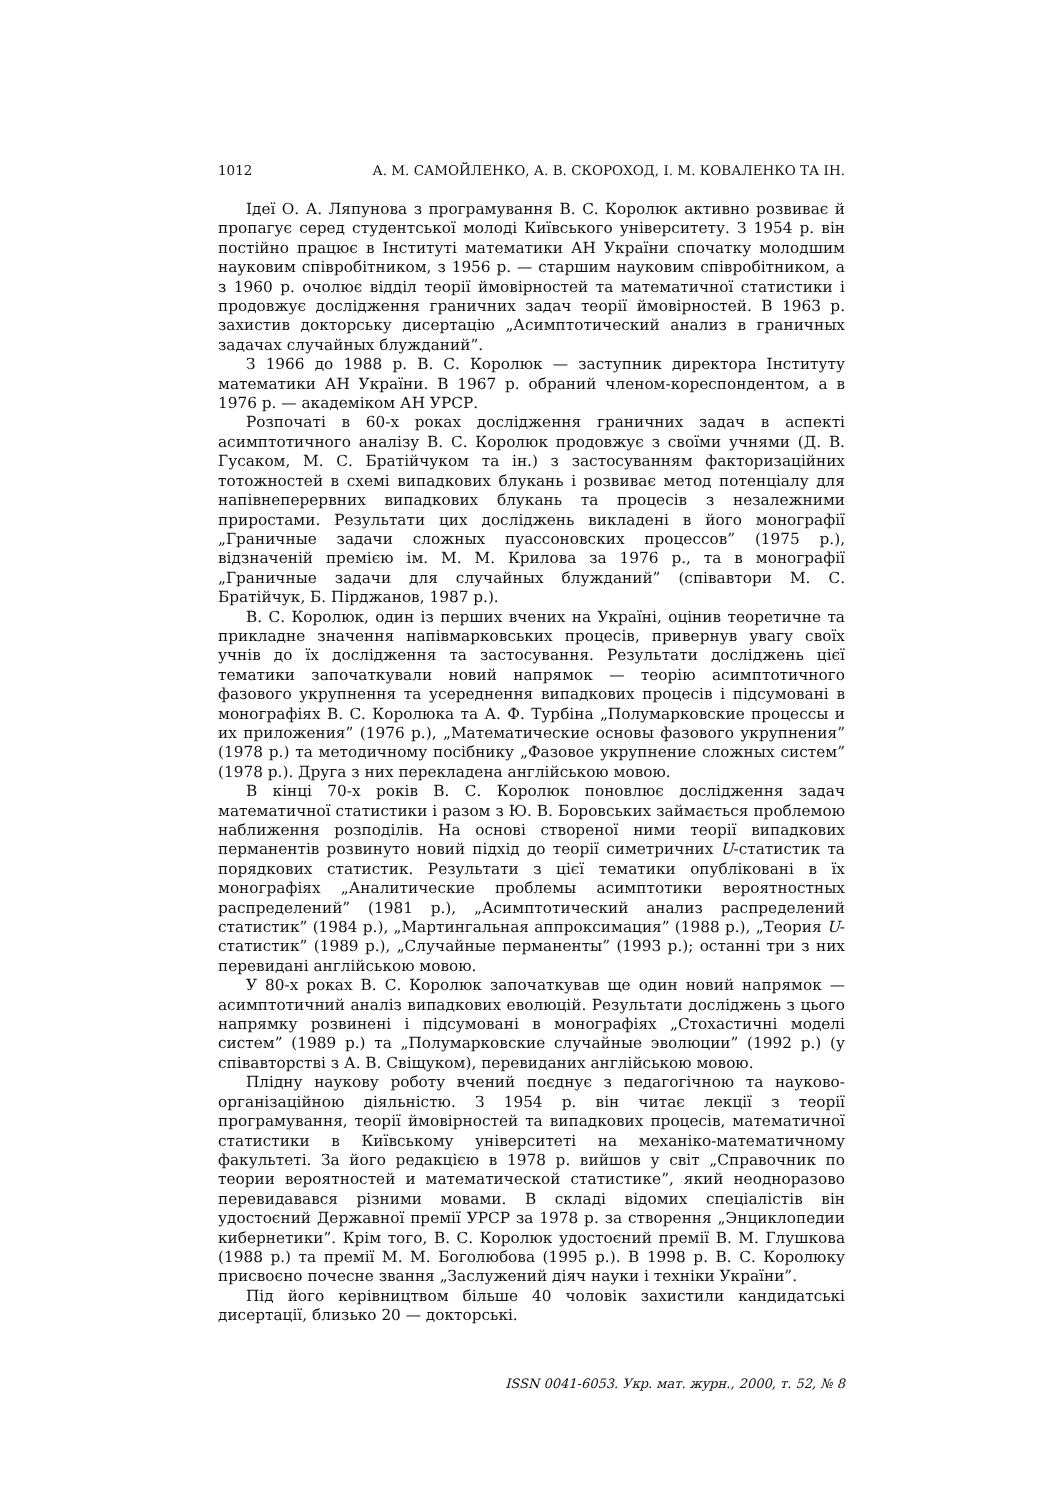1012 А. М. САМОЙЛЕНКО, А. В. СКОРОХОД, І. М. КОВАЛЕНКО ТА ІН.
Ідеї О. А. Ляпунова з програмування В. С. Королюк активно розвиває й пропагує серед студентської молоді Київського університету. З 1954 р. він постійно працює в Інституті математики АН України спочатку молодшим науковим співробітником, з 1956 р. — старшим науковим співробітником, а з 1960 р. очолює відділ теорії ймовірностей та математичної статистики і продовжує дослідження граничних задач теорії ймовірностей. В 1963 р. захистив докторську дисертацію „Асимптотический анализ в граничных задачах случайных блужданий”.
З 1966 до 1988 р. В. С. Королюк — заступник директора Інституту математики АН України. В 1967 р. обраний членом-кореспондентом, а в 1976 р. — академіком АН УРСР.
Розпочаті в 60-х роках дослідження граничних задач в аспекті асимптотичного аналізу В. С. Королюк продовжує з своїми учнями (Д. В. Гусаком, М. С. Братійчуком та ін.) з застосуванням факторизаційних тотожностей в схемі випадкових блукань і розвиває метод потенціалу для напівнеперервних випадкових блукань та процесів з незалежними приростами. Результати цих досліджень викладені в його монографії „Граничные задачи сложных пуассоновских процессов” (1975 р.), відзначеній премією ім. М. М. Крилова за 1976 р., та в монографії „Граничные задачи для случайных блужданий” (співавтори М. С. Братійчук, Б. Пірджанов, 1987 р.).
В. С. Королюк, один із перших вчених на Україні, оцінив теоретичне та прикладне значення напівмарковських процесів, привернув увагу своїх учнів до їх дослідження та застосування. Результати досліджень цієї тематики започаткували новий напрямок — теорію асимптотичного фазового укрупнення та усереднення випадкових процесів і підсумовані в монографіях В. С. Королюка та А. Ф. Турбіна „Полумарковские процессы и их приложения” (1976 р.), „Математические основы фазового укрупнения” (1978 р.) та методичному посібнику „Фазовое укрупнение сложных систем” (1978 р.). Друга з них перекладена англійською мовою.
В кінці 70-х років В. С. Королюк поновлює дослідження задач математичної статистики і разом з Ю. В. Боровських займається проблемою наближення розподілів. На основі створеної ними теорії випадкових перманентів розвинуто новий підхід до теорії симетричних U-статистик та порядкових статистик. Результати з цієї тематики опубліковані в їх монографіях „Аналитические проблемы асимптотики вероятностных распределений” (1981 р.), „Асимптотический анализ распределений статистик” (1984 р.), „Мартингальная аппроксимация” (1988 р.), „Теория U-статистик” (1989 р.), „Случайные перманенты” (1993 р.); останні три з них перевидані англійською мовою.
У 80-х роках В. С. Королюк започаткував ще один новий напрямок — асимптотичний аналіз випадкових еволюцій. Результати досліджень з цього напрямку розвинені і підсумовані в монографіях „Стохастичні моделі систем” (1989 р.) та „Полумарковские случайные эволюции” (1992 р.) (у співавторстві з А. В. Свіщуком), перевиданих англійською мовою.
Плідну наукову роботу вчений поєднує з педагогічною та науково-організаційною діяльністю. З 1954 р. він читає лекції з теорії програмування, теорії ймовірностей та випадкових процесів, математичної статистики в Київському університеті на механіко-математичному факультеті. За його редакцією в 1978 р. вийшов у світ „Справочник по теории вероятностей и математической статистике”, який неодноразово перевидавався різними мовами. В складі відомих спеціалістів він удостоєний Державної премії УРСР за 1978 р. за створення „Энциклопедии кибернетики”. Крім того, В. С. Королюк удостоєний премії В. М. Глушкова (1988 р.) та премії М. М. Боголюбова (1995 р.). В 1998 р. В. С. Королюку присвоєно почесне звання „Заслужений діяч науки і техніки України”.
Під його керівництвом більше 40 чоловік захистили кандидатські дисертації, близько 20 — докторські.
ISSN 0041-6053. Укр. мат. журн., 2000, т. 52, № 8